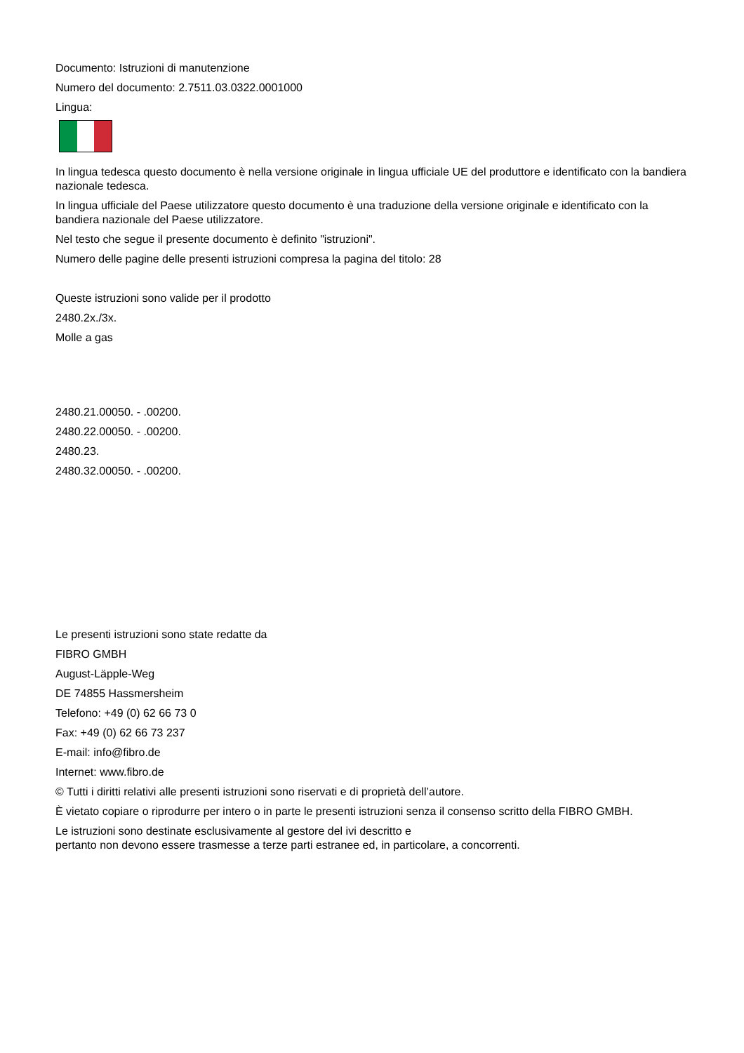Documento: Istruzioni di manutenzione
Numero del documento: 2.7511.03.0322.0001000
Lingua:
In lingua tedesca questo documento è nella versione originale in lingua ufficiale UE del produttore e identificato con la bandiera nazionale tedesca.
In lingua ufficiale del Paese utilizzatore questo documento è una traduzione della versione originale e identificato con la bandiera nazionale del Paese utilizzatore.
Nel testo che segue il presente documento è definito "istruzioni".
Numero delle pagine delle presenti istruzioni compresa la pagina del titolo: 28
Queste istruzioni sono valide per il prodotto
2480.2x./3x.
Molle a gas
2480.21.00050. - .00200.
2480.22.00050. - .00200.
2480.23.
2480.32.00050. - .00200.
Le presenti istruzioni sono state redatte da
FIBRO GMBH
August-Läpple-Weg
DE 74855 Hassmersheim
Telefono: +49 (0) 62 66 73 0
Fax: +49 (0) 62 66 73 237
E-mail: info@fibro.de
Internet: www.fibro.de
© Tutti i diritti relativi alle presenti istruzioni sono riservati e di proprietà dell’autore.
È vietato copiare o riprodurre per intero o in parte le presenti istruzioni senza il consenso scritto della FIBRO GMBH.
Le istruzioni sono destinate esclusivamente al gestore del ivi descritto e
pertanto non devono essere trasmesse a terze parti estranee ed, in particolare, a concorrenti.